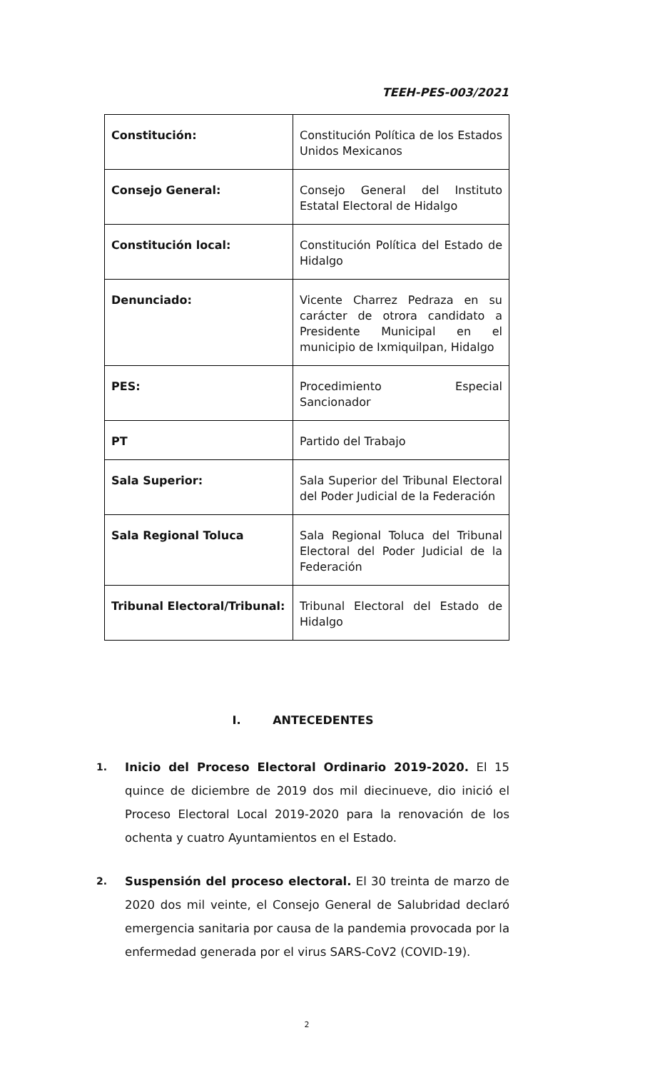TEEH-PES-003/2021
| Constitución: | Constitución Política de los Estados Unidos Mexicanos |
| Consejo General: | Consejo General del Instituto Estatal Electoral de Hidalgo |
| Constitución local: | Constitución Política del Estado de Hidalgo |
| Denunciado: | Vicente Charrez Pedraza en su carácter de otrora candidato a Presidente Municipal en el municipio de Ixmiquilpan, Hidalgo |
| PES: | Procedimiento Especial Sancionador |
| PT | Partido del Trabajo |
| Sala Superior: | Sala Superior del Tribunal Electoral del Poder Judicial de la Federación |
| Sala Regional Toluca | Sala Regional Toluca del Tribunal Electoral del Poder Judicial de la Federación |
| Tribunal Electoral/Tribunal: | Tribunal Electoral del Estado de Hidalgo |
I. ANTECEDENTES
1.
Inicio del Proceso Electoral Ordinario 2019-2020. El 15 quince de diciembre de 2019 dos mil diecinueve, dio inició el Proceso Electoral Local 2019-2020 para la renovación de los ochenta y cuatro Ayuntamientos en el Estado.
2.
Suspensión del proceso electoral. El 30 treinta de marzo de 2020 dos mil veinte, el Consejo General de Salubridad declaró emergencia sanitaria por causa de la pandemia provocada por la enfermedad generada por el virus SARS-CoV2 (COVID-19).
2